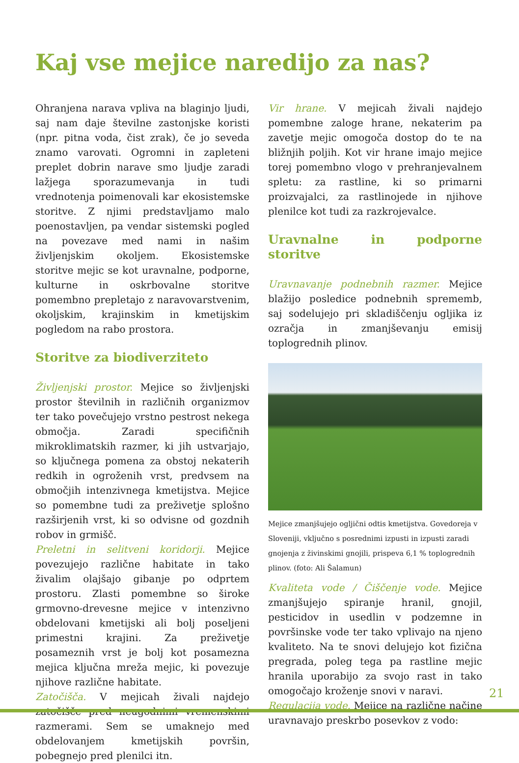Kaj vse mejice naredijo za nas?
Ohranjena narava vpliva na blaginjo ljudi, saj nam daje številne zastonjske koristi (npr. pitna voda, čist zrak), če jo seveda znamo varovati. Ogromni in zapleteni preplet dobrin narave smo ljudje zaradi lažjega sporazumevanja in tudi vrednotenja poimenovali kar ekosistemske storitve. Z njimi predstavljamo malo poenostavljen, pa vendar sistemski pogled na povezave med nami in našim življenjskim okoljem. Ekosistemske storitve mejic se kot uravnalne, podporne, kulturne in oskrbovalne storitve pomembno prepletajo z naravovarstvenim, okoljskim, krajinskim in kmetijskim pogledom na rabo prostora.
Storitve za biodiverziteto
Življenjski prostor. Mejice so življenjski prostor številnih in različnih organizmov ter tako povečujejo vrstno pestrost nekega območja. Zaradi specifičnih mikroklimatskih razmer, ki jih ustvarjajo, so ključnega pomena za obstoj nekaterih redkih in ogroženih vrst, predvsem na območjih intenzivnega kmetijstva. Mejice so pomembne tudi za preživetje splošno razširjenih vrst, ki so odvisne od gozdnih robov in grmišč.
Preletni in selitveni koridorji. Mejice povezujejo različne habitate in tako živalim olajšajo gibanje po odprtem prostoru. Zlasti pomembne so široke grmovno-drevesne mejice v intenzivno obdelovani kmetijski ali bolj poseljeni primestni krajini. Za preživetje posameznih vrst je bolj kot posamezna mejica ključna mreža mejic, ki povezuje njihove različne habitate.
Zatočišča. V mejicah živali najdejo zatočišče pred neugodnimi vremenskimi razmerami. Sem se umaknejo med obdelovanjem kmetijskih površin, pobegnejo pred plenilci itn.
Vir hrane. V mejicah živali najdejo pomembne zaloge hrane, nekaterim pa zavetje mejic omogoča dostop do te na bližnjih poljih. Kot vir hrane imajo mejice torej pomembno vlogo v prehranjevalnem spletu: za rastline, ki so primarni proizvajalci, za rastlinojede in njihove plenilce kot tudi za razkrojevalce.
Uravnalne in podporne storitve
Uravnavanje podnebnih razmer. Mejice blažijo posledice podnebnih sprememb, saj sodelujejo pri skladiščenju ogljika iz ozračja in zmanjševanju emisij toplogrednih plinov.
Mejice zmanjšujejo ogljični odtis kmetijstva. Govedoreja v Sloveniji, vključno s posrednimi izpusti in izpusti zaradi gnojenja z živinskimi gnojili, prispeva 6,1 % toplogrednih plinov. (foto: Ali Šalamun)
Kvaliteta vode / Čiščenje vode. Mejice zmanjšujejo spiranje hranil, gnojil, pesticidov in usedlin v podzemne in površinske vode ter tako vplivajo na njeno kvaliteto. Na te snovi delujejo kot fizična pregrada, poleg tega pa rastline mejic hranila uporabijo za svojo rast in tako omogočajo kroženje snovi v naravi.
Regulacija vode. Mejice na različne načine uravnavajo preskrbo posevkov z vodo:
21